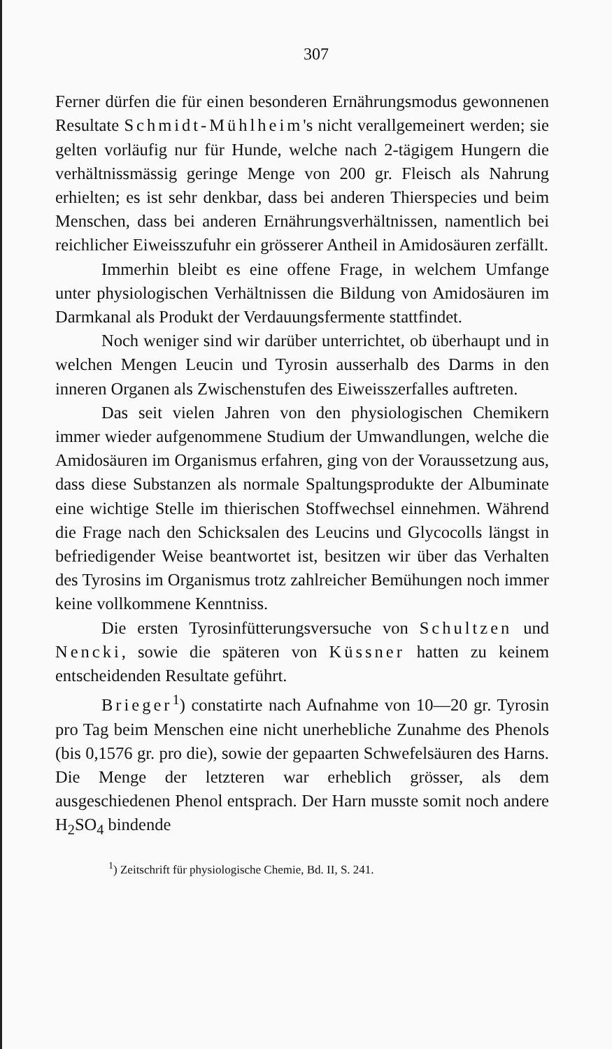307
Ferner dürfen die für einen besonderen Ernährungsmodus gewonnenen Resultate Schmidt-Mühlheim's nicht verallgemeinert werden; sie gelten vorläufig nur für Hunde, welche nach 2-tägigem Hungern die verhältnissmässig geringe Menge von 200 gr. Fleisch als Nahrung erhielten; es ist sehr denkbar, dass bei anderen Thierspecies und beim Menschen, dass bei anderen Ernährungsverhältnissen, namentlich bei reichlicher Eiweisszufuhr ein grösserer Antheil in Amidosäuren zerfällt.
Immerhin bleibt es eine offene Frage, in welchem Umfange unter physiologischen Verhältnissen die Bildung von Amidosäuren im Darmkanal als Produkt der Verdauungsfermente stattfindet.
Noch weniger sind wir darüber unterrichtet, ob überhaupt und in welchen Mengen Leucin und Tyrosin ausserhalb des Darms in den inneren Organen als Zwischenstufen des Eiweisszerfalles auftreten.
Das seit vielen Jahren von den physiologischen Chemikern immer wieder aufgenommene Studium der Umwandlungen, welche die Amidosäuren im Organismus erfahren, ging von der Voraussetzung aus, dass diese Substanzen als normale Spaltungsprodukte der Albuminate eine wichtige Stelle im thierischen Stoffwechsel einnehmen. Während die Frage nach den Schicksalen des Leucins und Glycocolls längst in befriedigender Weise beantwortet ist, besitzen wir über das Verhalten des Tyrosins im Organismus trotz zahlreicher Bemühungen noch immer keine vollkommene Kenntniss.
Die ersten Tyrosinfütterungsversuche von Schultzen und Nencki, sowie die späteren von Küssner hatten zu keinem entscheidenden Resultate geführt.
Brieger<sup>1</sup>) constatirte nach Aufnahme von 10—20 gr. Tyrosin pro Tag beim Menschen eine nicht unerhebliche Zunahme des Phenols (bis 0,1576 gr. pro die), sowie der gepaarten Schwefelsäuren des Harns. Die Menge der letzteren war erheblich grösser, als dem ausgeschiedenen Phenol entsprach. Der Harn musste somit noch andere H<sub>2</sub>SO<sub>4</sub> bindende
<sup>1</sup>) Zeitschrift für physiologische Chemie, Bd. II, S. 241.